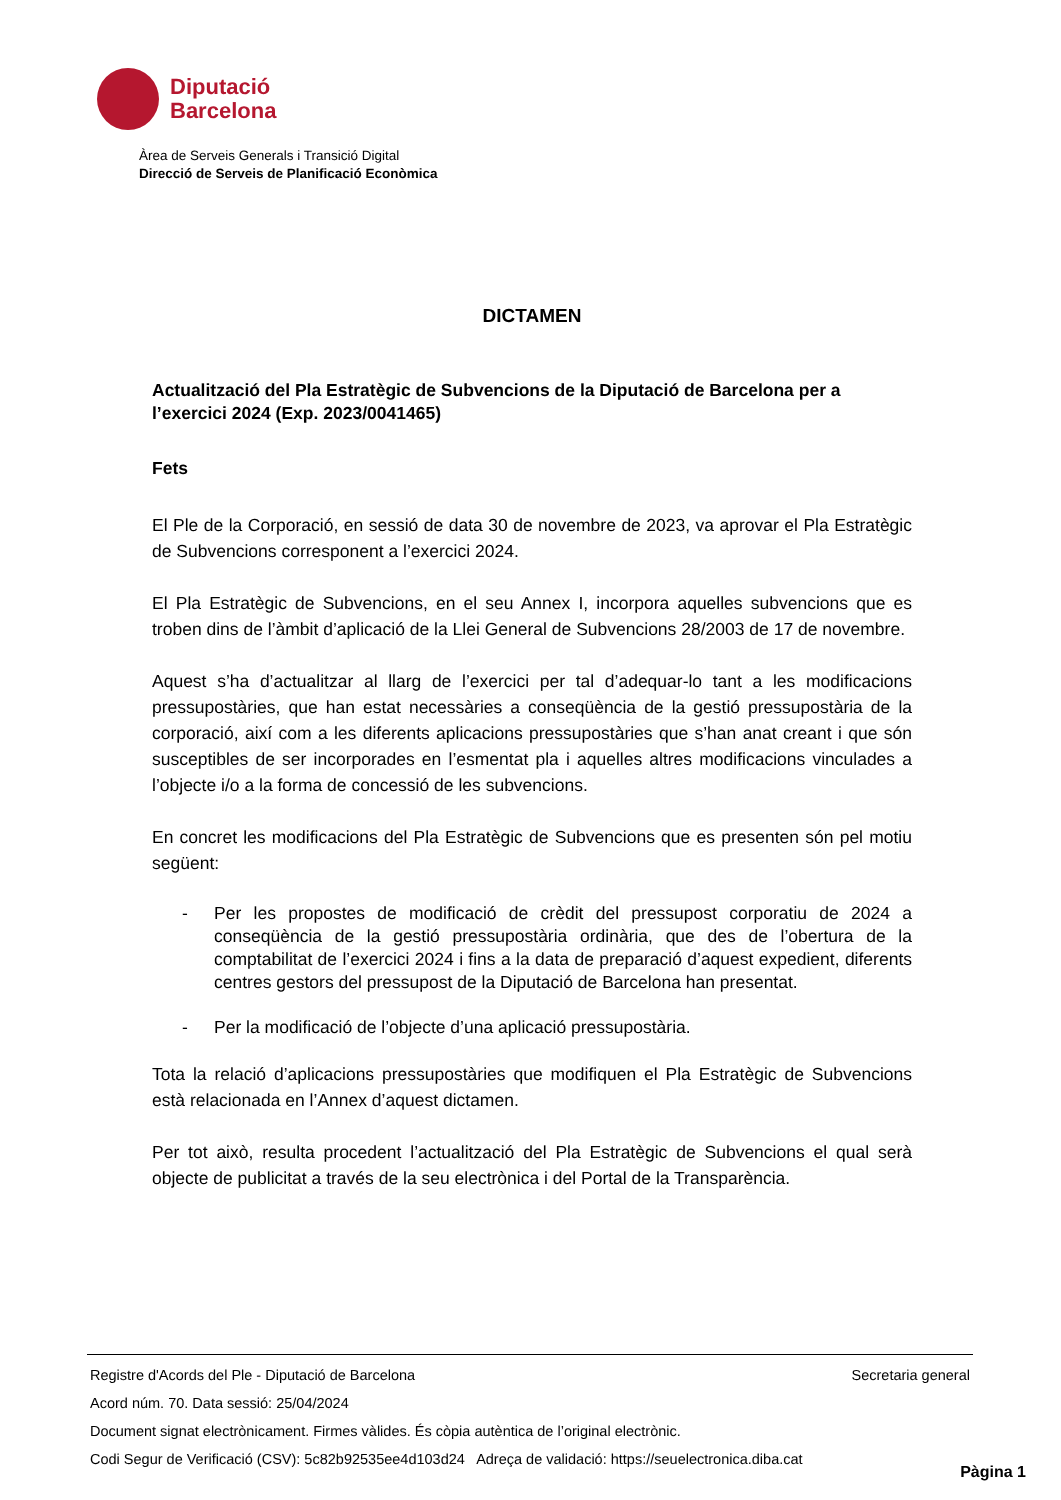Diputació
Barcelona
Àrea de Serveis Generals i Transició Digital
Direcció de Serveis de Planificació Econòmica
DICTAMEN
Actualització del Pla Estratègic de Subvencions de la Diputació de Barcelona per a l’exercici 2024 (Exp. 2023/0041465)
Fets
El Ple de la Corporació, en sessió de data 30 de novembre de 2023, va aprovar el Pla Estratègic de Subvencions corresponent a l’exercici 2024.
El Pla Estratègic de Subvencions, en el seu Annex I, incorpora aquelles subvencions que es troben dins de l’àmbit d’aplicació de la Llei General de Subvencions 28/2003 de 17 de novembre.
Aquest s’ha d’actualitzar al llarg de l’exercici per tal d’adequar-lo tant a les modificacions pressupostàries, que han estat necessàries a conseqüència de la gestió pressupostària de la corporació, així com a les diferents aplicacions pressupostàries que s’han anat creant i que són susceptibles de ser incorporades en l’esmentat pla i aquelles altres modificacions vinculades a l’objecte i/o a la forma de concessió de les subvencions.
En concret les modificacions del Pla Estratègic de Subvencions que es presenten són pel motiu següent:
- Per les propostes de modificació de crèdit del pressupost corporatiu de 2024 a conseqüència de la gestió pressupostària ordinària, que des de l’obertura de la comptabilitat de l’exercici 2024 i fins a la data de preparació d’aquest expedient, diferents centres gestors del pressupost de la Diputació de Barcelona han presentat.
- Per la modificació de l’objecte d’una aplicació pressupostària.
Tota la relació d’aplicacions pressupostàries que modifiquen el Pla Estratègic de Subvencions està relacionada en l’Annex d’aquest dictamen.
Per tot això, resulta procedent l’actualització del Pla Estratègic de Subvencions el qual serà objecte de publicitat a través de la seu electrònica i del Portal de la Transparència.
Registre d'Acords del Ple - Diputació de Barcelona Secretaria general
Acord núm. 70. Data sessió: 25/04/2024
Document signat electrònicament. Firmes vàlides. És còpia autèntica de l’original electrònic.
Codi Segur de Verificació (CSV): 5c82b92535ee4d103d24 Adreça de validació: https://seuelectronica.diba.cat
Pàgina 1